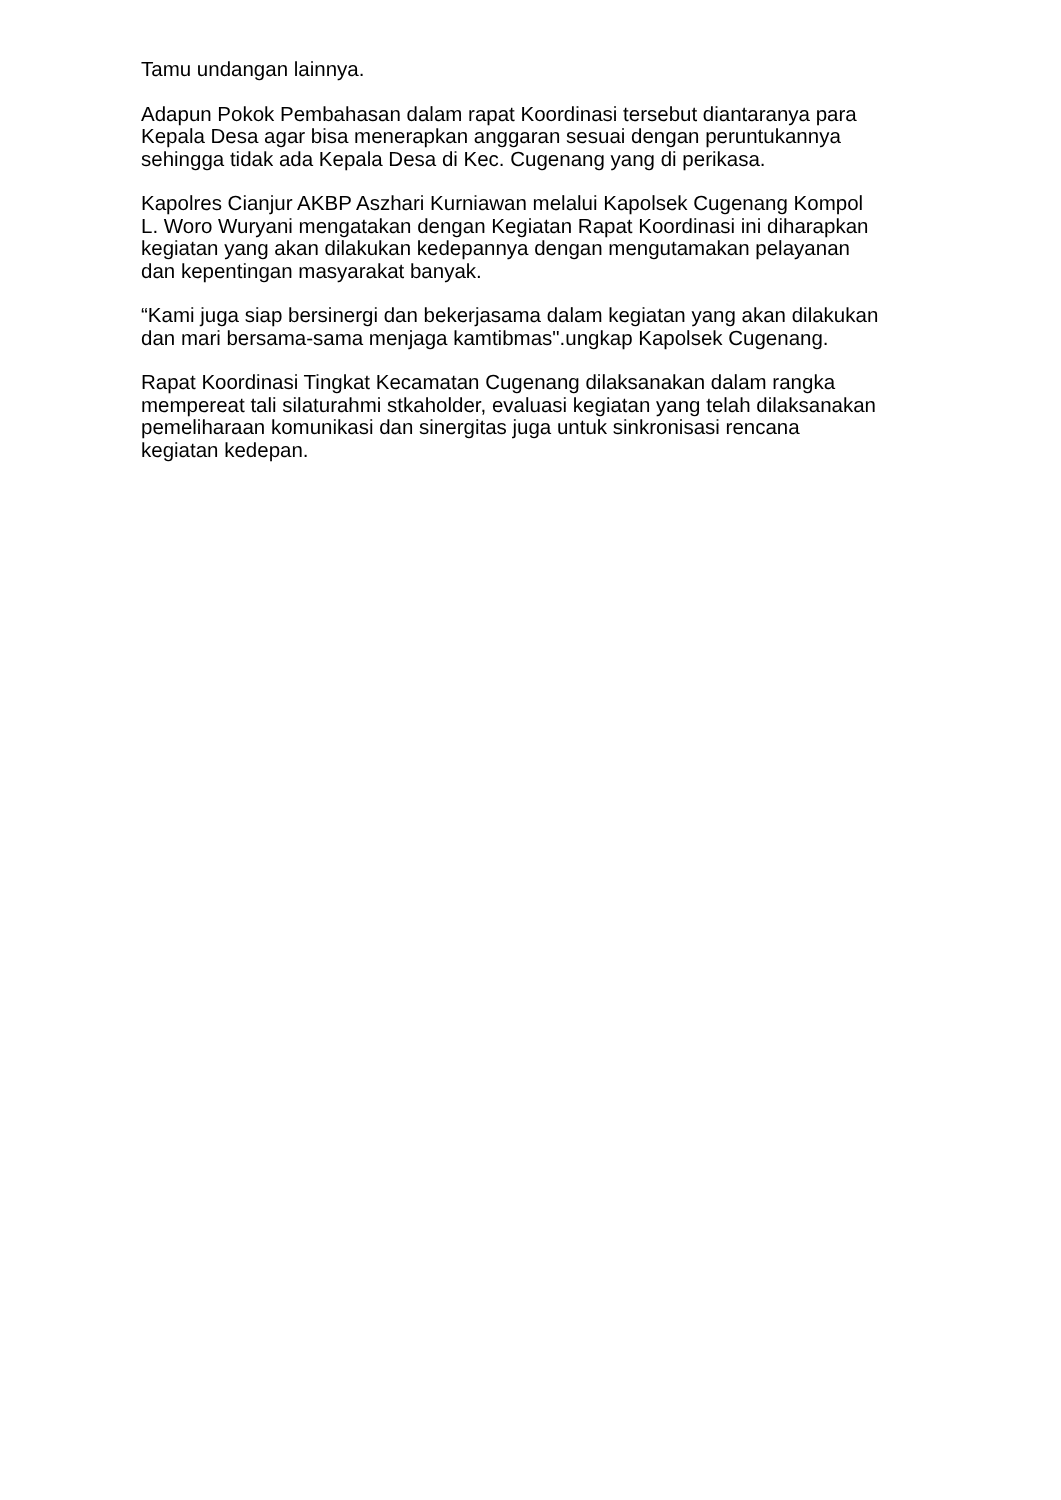Tamu undangan lainnya.
Adapun Pokok Pembahasan dalam rapat Koordinasi tersebut diantaranya para
Kepala Desa agar bisa menerapkan anggaran sesuai dengan peruntukannya
sehingga tidak ada Kepala Desa di Kec. Cugenang yang di perikasa.
Kapolres Cianjur AKBP Aszhari Kurniawan melalui Kapolsek Cugenang Kompol
L. Woro Wuryani mengatakan dengan Kegiatan Rapat Koordinasi ini diharapkan
kegiatan yang akan dilakukan kedepannya dengan mengutamakan pelayanan
dan kepentingan masyarakat banyak.
“Kami juga siap bersinergi dan bekerjasama dalam kegiatan yang akan dilakukan
dan mari bersama-sama menjaga kamtibmas".ungkap Kapolsek Cugenang.
Rapat Koordinasi Tingkat Kecamatan Cugenang dilaksanakan dalam rangka
mempereat tali silaturahmi stkaholder, evaluasi kegiatan yang telah dilaksanakan
pemeliharaan komunikasi dan sinergitas juga untuk sinkronisasi rencana
kegiatan kedepan.